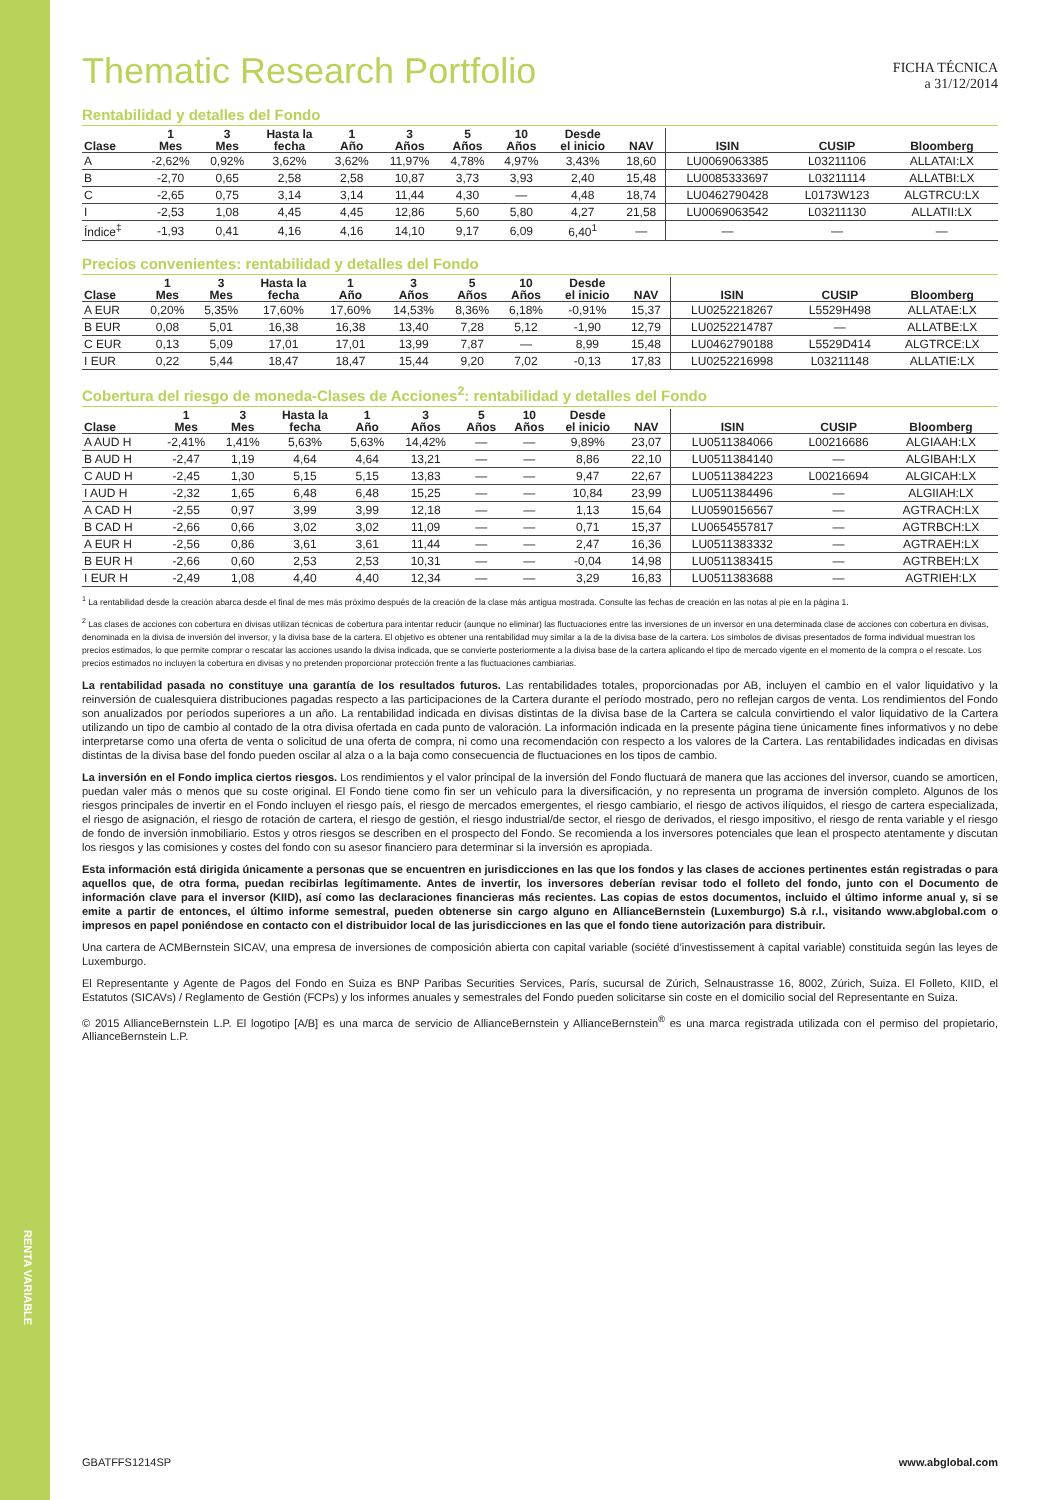RENTA VARIABLE
Thematic Research Portfolio
FICHA TÉCNICA
a 31/12/2014
Rentabilidad y detalles del Fondo
| Clase | 1 Mes | 3 Mes | Hasta la fecha | 1 Año | 3 Años | 5 Años | 10 Años | Desde el inicio | NAV | ISIN | CUSIP | Bloomberg |
| --- | --- | --- | --- | --- | --- | --- | --- | --- | --- | --- | --- | --- |
| A | -2,62% | 0,92% | 3,62% | 3,62% | 11,97% | 4,78% | 4,97% | 3,43% | 18,60 | LU0069063385 | L03211106 | ALLATAI:LX |
| B | -2,70 | 0,65 | 2,58 | 2,58 | 10,87 | 3,73 | 3,93 | 2,40 | 15,48 | LU0085333697 | L03211114 | ALLATBI:LX |
| C | -2,65 | 0,75 | 3,14 | 3,14 | 11,44 | 4,30 | — | 4,48 | 18,74 | LU0462790428 | L0173W123 | ALGTRCU:LX |
| I | -2,53 | 1,08 | 4,45 | 4,45 | 12,86 | 5,60 | 5,80 | 4,27 | 21,58 | LU0069063542 | L03211130 | ALLATII:LX |
| Índice<sup>‡</sup> | -1,93 | 0,41 | 4,16 | 4,16 | 14,10 | 9,17 | 6,09 | 6,40<sup>1</sup> | — | — | — | — |
Precios convenientes: rentabilidad y detalles del Fondo
| Clase | 1 Mes | 3 Mes | Hasta la fecha | 1 Año | 3 Años | 5 Años | 10 Años | Desde el inicio | NAV | ISIN | CUSIP | Bloomberg |
| --- | --- | --- | --- | --- | --- | --- | --- | --- | --- | --- | --- | --- |
| A EUR | 0,20% | 5,35% | 17,60% | 17,60% | 14,53% | 8,36% | 6,18% | -0,91% | 15,37 | LU0252218267 | L5529H498 | ALLATAE:LX |
| B EUR | 0,08 | 5,01 | 16,38 | 16,38 | 13,40 | 7,28 | 5,12 | -1,90 | 12,79 | LU0252214787 | — | ALLATBE:LX |
| C EUR | 0,13 | 5,09 | 17,01 | 17,01 | 13,99 | 7,87 | — | 8,99 | 15,48 | LU0462790188 | L5529D414 | ALGTRCE:LX |
| I EUR | 0,22 | 5,44 | 18,47 | 18,47 | 15,44 | 9,20 | 7,02 | -0,13 | 17,83 | LU0252216998 | L03211148 | ALLATIE:LX |
Cobertura del riesgo de moneda-Clases de Acciones<sup>2</sup>: rentabilidad y detalles del Fondo
| Clase | 1 Mes | 3 Mes | Hasta la fecha | 1 Año | 3 Años | 5 Años | 10 Años | Desde el inicio | NAV | ISIN | CUSIP | Bloomberg |
| --- | --- | --- | --- | --- | --- | --- | --- | --- | --- | --- | --- | --- |
| A AUD H | -2,41% | 1,41% | 5,63% | 5,63% | 14,42% | — | — | 9,89% | 23,07 | LU0511384066 | L00216686 | ALGIAAH:LX |
| B AUD H | -2,47 | 1,19 | 4,64 | 4,64 | 13,21 | — | — | 8,86 | 22,10 | LU0511384140 | — | ALGIBAH:LX |
| C AUD H | -2,45 | 1,30 | 5,15 | 5,15 | 13,83 | — | — | 9,47 | 22,67 | LU0511384223 | L00216694 | ALGICAH:LX |
| I AUD H | -2,32 | 1,65 | 6,48 | 6,48 | 15,25 | — | — | 10,84 | 23,99 | LU0511384496 | — | ALGIIAH:LX |
| A CAD H | -2,55 | 0,97 | 3,99 | 3,99 | 12,18 | — | — | 1,13 | 15,64 | LU0590156567 | — | AGTRACH:LX |
| B CAD H | -2,66 | 0,66 | 3,02 | 3,02 | 11,09 | — | — | 0,71 | 15,37 | LU0654557817 | — | AGTRBCH:LX |
| A EUR H | -2,56 | 0,86 | 3,61 | 3,61 | 11,44 | — | — | 2,47 | 16,36 | LU0511383332 | — | AGTRAEH:LX |
| B EUR H | -2,66 | 0,60 | 2,53 | 2,53 | 10,31 | — | — | -0,04 | 14,98 | LU0511383415 | — | AGTRBEH:LX |
| I EUR H | -2,49 | 1,08 | 4,40 | 4,40 | 12,34 | — | — | 3,29 | 16,83 | LU0511383688 | — | AGTRIEH:LX |
<sup>1</sup> La rentabilidad desde la creación abarca desde el final de mes más próximo después de la creación de la clase más antigua mostrada. Consulte las fechas de creación en las notas al pie en la página 1.
<sup>2</sup> Las clases de acciones con cobertura en divisas utilizan técnicas de cobertura para intentar reducir (aunque no eliminar) las fluctuaciones entre las inversiones de un inversor en una determinada clase de acciones con cobertura en divisas, denominada en la divisa de inversión del inversor, y la divisa base de la cartera. El objetivo es obtener una rentabilidad muy similar a la de la divisa base de la cartera. Los símbolos de divisas presentados de forma individual muestran los precios estimados, lo que permite comprar o rescatar las acciones usando la divisa indicada, que se convierte posteriormente a la divisa base de la cartera aplicando el tipo de mercado vigente en el momento de la compra o el rescate. Los precios estimados no incluyen la cobertura en divisas y no pretenden proporcionar protección frente a las fluctuaciones cambiarias.
La rentabilidad pasada no constituye una garantía de los resultados futuros. Las rentabilidades totales, proporcionadas por AB, incluyen el cambio en el valor liquidativo y la reinversión de cualesquiera distribuciones pagadas respecto a las participaciones de la Cartera durante el período mostrado, pero no reflejan cargos de venta. Los rendimientos del Fondo son anualizados por períodos superiores a un año. La rentabilidad indicada en divisas distintas de la divisa base de la Cartera se calcula convirtiendo el valor liquidativo de la Cartera utilizando un tipo de cambio al contado de la otra divisa ofertada en cada punto de valoración. La información indicada en la presente página tiene únicamente fines informativos y no debe interpretarse como una oferta de venta o solicitud de una oferta de compra, ni como una recomendación con respecto a los valores de la Cartera. Las rentabilidades indicadas en divisas distintas de la divisa base del fondo pueden oscilar al alza o a la baja como consecuencia de fluctuaciones en los tipos de cambio.
La inversión en el Fondo implica ciertos riesgos. Los rendimientos y el valor principal de la inversión del Fondo fluctuará de manera que las acciones del inversor, cuando se amorticen, puedan valer más o menos que su coste original. El Fondo tiene como fin ser un vehículo para la diversificación, y no representa un programa de inversión completo. Algunos de los riesgos principales de invertir en el Fondo incluyen el riesgo país, el riesgo de mercados emergentes, el riesgo cambiario, el riesgo de activos ilíquidos, el riesgo de cartera especializada, el riesgo de asignación, el riesgo de rotación de cartera, el riesgo de gestión, el riesgo industrial/de sector, el riesgo de derivados, el riesgo impositivo, el riesgo de renta variable y el riesgo de fondo de inversión inmobiliario. Estos y otros riesgos se describen en el prospecto del Fondo. Se recomienda a los inversores potenciales que lean el prospecto atentamente y discutan los riesgos y las comisiones y costes del fondo con su asesor financiero para determinar si la inversión es apropiada.
Esta información está dirigida únicamente a personas que se encuentren en jurisdicciones en las que los fondos y las clases de acciones pertinentes están registradas o para aquellos que, de otra forma, puedan recibirlas legítimamente. Antes de invertir, los inversores deberían revisar todo el folleto del fondo, junto con el Documento de información clave para el inversor (KIID), así como las declaraciones financieras más recientes. Las copias de estos documentos, incluido el último informe anual y, si se emite a partir de entonces, el último informe semestral, pueden obtenerse sin cargo alguno en AllianceBernstein (Luxemburgo) S.à r.l., visitando www.abglobal.com o impresos en papel poniéndose en contacto con el distribuidor local de las jurisdicciones en las que el fondo tiene autorización para distribuir.
Una cartera de ACMBernstein SICAV, una empresa de inversiones de composición abierta con capital variable (société d’investissement à capital variable) constituida según las leyes de Luxemburgo.
El Representante y Agente de Pagos del Fondo en Suiza es BNP Paribas Securities Services, París, sucursal de Zúrich, Selnaustrasse 16, 8002, Zúrich, Suiza. El Folleto, KIID, el Estatutos (SICAVs) / Reglamento de Gestión (FCPs) y los informes anuales y semestrales del Fondo pueden solicitarse sin coste en el domicilio social del Representante en Suiza.
© 2015 AllianceBernstein L.P. El logotipo [A/B] es una marca de servicio de AllianceBernstein y AllianceBernstein<sup>®</sup> es una marca registrada utilizada con el permiso del propietario, AllianceBernstein L.P.
GBATFFS1214SP www.abglobal.com